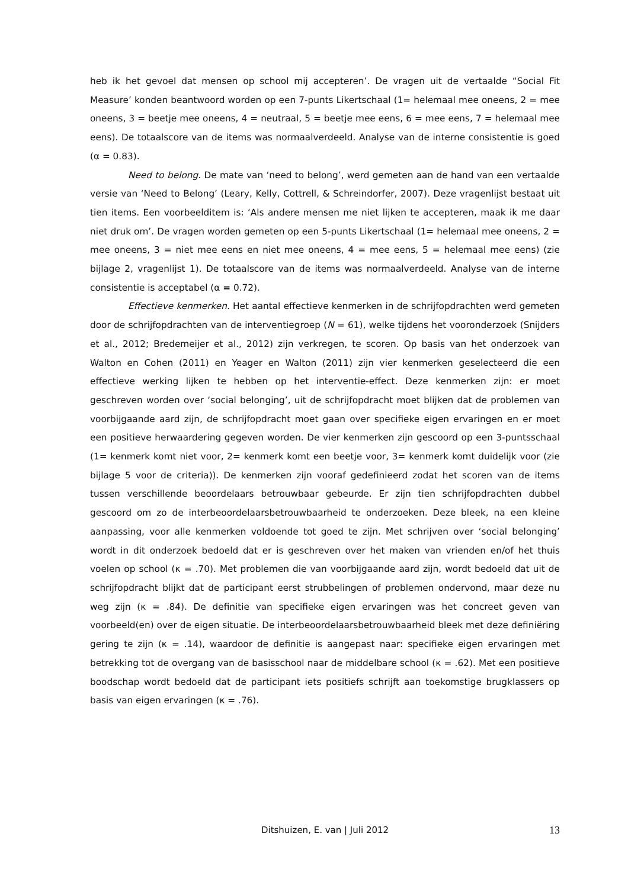heb ik het gevoel dat mensen op school mij accepteren’. De vragen uit de vertaalde “Social Fit Measure’ konden beantwoord worden op een 7-punts Likertschaal (1= helemaal mee oneens, 2 = mee oneens, 3 = beetje mee oneens, 4 = neutraal, 5 = beetje mee eens, 6 = mee eens, 7 = helemaal mee eens). De totaalscore van de items was normaalverdeeld. Analyse van de interne consistentie is goed (α = 0.83).
Need to belong. De mate van ‘need to belong’, werd gemeten aan de hand van een vertaalde versie van ‘Need to Belong’ (Leary, Kelly, Cottrell, & Schreindorfer, 2007). Deze vragenlijst bestaat uit tien items. Een voorbeelditem is: ‘Als andere mensen me niet lijken te accepteren, maak ik me daar niet druk om’. De vragen worden gemeten op een 5-punts Likertschaal (1= helemaal mee oneens, 2 = mee oneens, 3 = niet mee eens en niet mee oneens, 4 = mee eens, 5 = helemaal mee eens) (zie bijlage 2, vragenlijst 1). De totaalscore van de items was normaalverdeeld. Analyse van de interne consistentie is acceptabel (α = 0.72).
Effectieve kenmerken. Het aantal effectieve kenmerken in de schrijfopdrachten werd gemeten door de schrijfopdrachten van de interventiegroep (N = 61), welke tijdens het vooronderzoek (Snijders et al., 2012; Bredemeijer et al., 2012) zijn verkregen, te scoren. Op basis van het onderzoek van Walton en Cohen (2011) en Yeager en Walton (2011) zijn vier kenmerken geselecteerd die een effectieve werking lijken te hebben op het interventie-effect. Deze kenmerken zijn: er moet geschreven worden over ‘social belonging’, uit de schrijfopdracht moet blijken dat de problemen van voorbijgaande aard zijn, de schrijfopdracht moet gaan over specifieke eigen ervaringen en er moet een positieve herwaardering gegeven worden. De vier kenmerken zijn gescoord op een 3-puntsschaal (1= kenmerk komt niet voor, 2= kenmerk komt een beetje voor, 3= kenmerk komt duidelijk voor (zie bijlage 5 voor de criteria)). De kenmerken zijn vooraf gedefinieerd zodat het scoren van de items tussen verschillende beoordelaars betrouwbaar gebeurde. Er zijn tien schrijfopdrachten dubbel gescoord om zo de interbeoordelaarsbetrouwbaarheid te onderzoeken. Deze bleek, na een kleine aanpassing, voor alle kenmerken voldoende tot goed te zijn. Met schrijven over ‘social belonging’ wordt in dit onderzoek bedoeld dat er is geschreven over het maken van vrienden en/of het thuis voelen op school (κ = .70). Met problemen die van voorbijgaande aard zijn, wordt bedoeld dat uit de schrijfopdracht blijkt dat de participant eerst strubbelingen of problemen ondervond, maar deze nu weg zijn (κ = .84). De definitie van specifieke eigen ervaringen was het concreet geven van voorbeeld(en) over de eigen situatie. De interbeoordelaarsbetrouwbaarheid bleek met deze definiëring gering te zijn (κ = .14), waardoor de definitie is aangepast naar: specifieke eigen ervaringen met betrekking tot de overgang van de basisschool naar de middelbare school (κ = .62). Met een positieve boodschap wordt bedoeld dat de participant iets positiefs schrijft aan toekomstige brugklassers op basis van eigen ervaringen (κ = .76).
Ditshuizen, E. van | Juli 2012 13